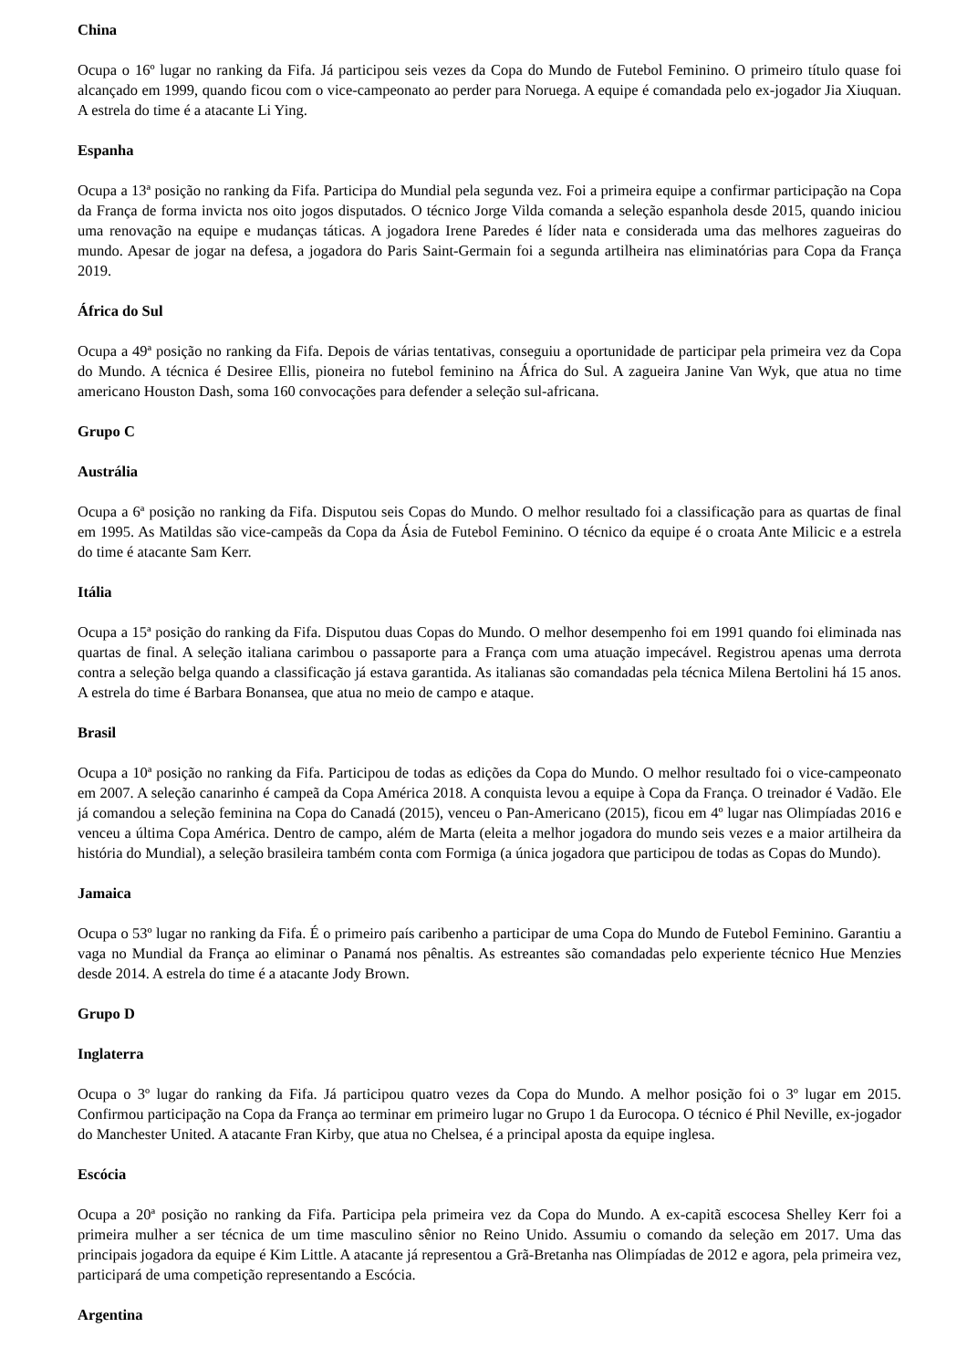China
Ocupa o 16º lugar no ranking da Fifa. Já participou seis vezes da Copa do Mundo de Futebol Feminino. O primeiro título quase foi alcançado em 1999, quando ficou com o vice-campeonato ao perder para Noruega. A equipe é comandada pelo ex-jogador Jia Xiuquan. A estrela do time é a atacante Li Ying.
Espanha
Ocupa a 13ª posição no ranking da Fifa. Participa do Mundial pela segunda vez. Foi a primeira equipe a confirmar participação na Copa da França de forma invicta nos oito jogos disputados. O técnico Jorge Vilda comanda a seleção espanhola desde 2015, quando iniciou uma renovação na equipe e mudanças táticas. A jogadora Irene Paredes é líder nata e considerada uma das melhores zagueiras do mundo. Apesar de jogar na defesa, a jogadora do Paris Saint-Germain foi a segunda artilheira nas eliminatórias para Copa da França 2019.
África do Sul
Ocupa a 49ª posição no ranking da Fifa. Depois de várias tentativas, conseguiu a oportunidade de participar pela primeira vez da Copa do Mundo. A técnica é Desiree Ellis, pioneira no futebol feminino na África do Sul. A zagueira Janine Van Wyk, que atua no time americano Houston Dash, soma 160 convocações para defender a seleção sul-africana.
Grupo C
Austrália
Ocupa a 6ª posição no ranking da Fifa. Disputou seis Copas do Mundo. O melhor resultado foi a classificação para as quartas de final em 1995. As Matildas são vice-campeãs da Copa da Ásia de Futebol Feminino. O técnico da equipe é o croata Ante Milicic e a estrela do time é atacante Sam Kerr.
Itália
Ocupa a 15ª posição do ranking da Fifa. Disputou duas Copas do Mundo. O melhor desempenho foi em 1991 quando foi eliminada nas quartas de final. A seleção italiana carimbou o passaporte para a França com uma atuação impecável. Registrou apenas uma derrota contra a seleção belga quando a classificação já estava garantida. As italianas são comandadas pela técnica Milena Bertolini há 15 anos. A estrela do time é Barbara Bonansea, que atua no meio de campo e ataque.
Brasil
Ocupa a 10ª posição no ranking da Fifa. Participou de todas as edições da Copa do Mundo. O melhor resultado foi o vice-campeonato em 2007. A seleção canarinho é campeã da Copa América 2018. A conquista levou a equipe à Copa da França. O treinador é Vadão. Ele já comandou a seleção feminina na Copa do Canadá (2015), venceu o Pan-Americano (2015), ficou em 4º lugar nas Olimpíadas 2016 e venceu a última Copa América. Dentro de campo, além de Marta (eleita a melhor jogadora do mundo seis vezes e a maior artilheira da história do Mundial), a seleção brasileira também conta com Formiga (a única jogadora que participou de todas as Copas do Mundo).
Jamaica
Ocupa o 53º lugar no ranking da Fifa. É o primeiro país caribenho a participar de uma Copa do Mundo de Futebol Feminino. Garantiu a vaga no Mundial da França ao eliminar o Panamá nos pênaltis. As estreantes são comandadas pelo experiente técnico Hue Menzies desde 2014. A estrela do time é a atacante Jody Brown.
Grupo D
Inglaterra
Ocupa o 3º lugar do ranking da Fifa. Já participou quatro vezes da Copa do Mundo. A melhor posição foi o 3º lugar em 2015. Confirmou participação na Copa da França ao terminar em primeiro lugar no Grupo 1 da Eurocopa. O técnico é Phil Neville, ex-jogador do Manchester United. A atacante Fran Kirby, que atua no Chelsea, é a principal aposta da equipe inglesa.
Escócia
Ocupa a 20ª posição no ranking da Fifa. Participa pela primeira vez da Copa do Mundo. A ex-capitã escocesa Shelley Kerr foi a primeira mulher a ser técnica de um time masculino sênior no Reino Unido. Assumiu o comando da seleção em 2017. Uma das principais jogadora da equipe é Kim Little. A atacante já representou a Grã-Bretanha nas Olimpíadas de 2012 e agora, pela primeira vez, participará de uma competição representando a Escócia.
Argentina